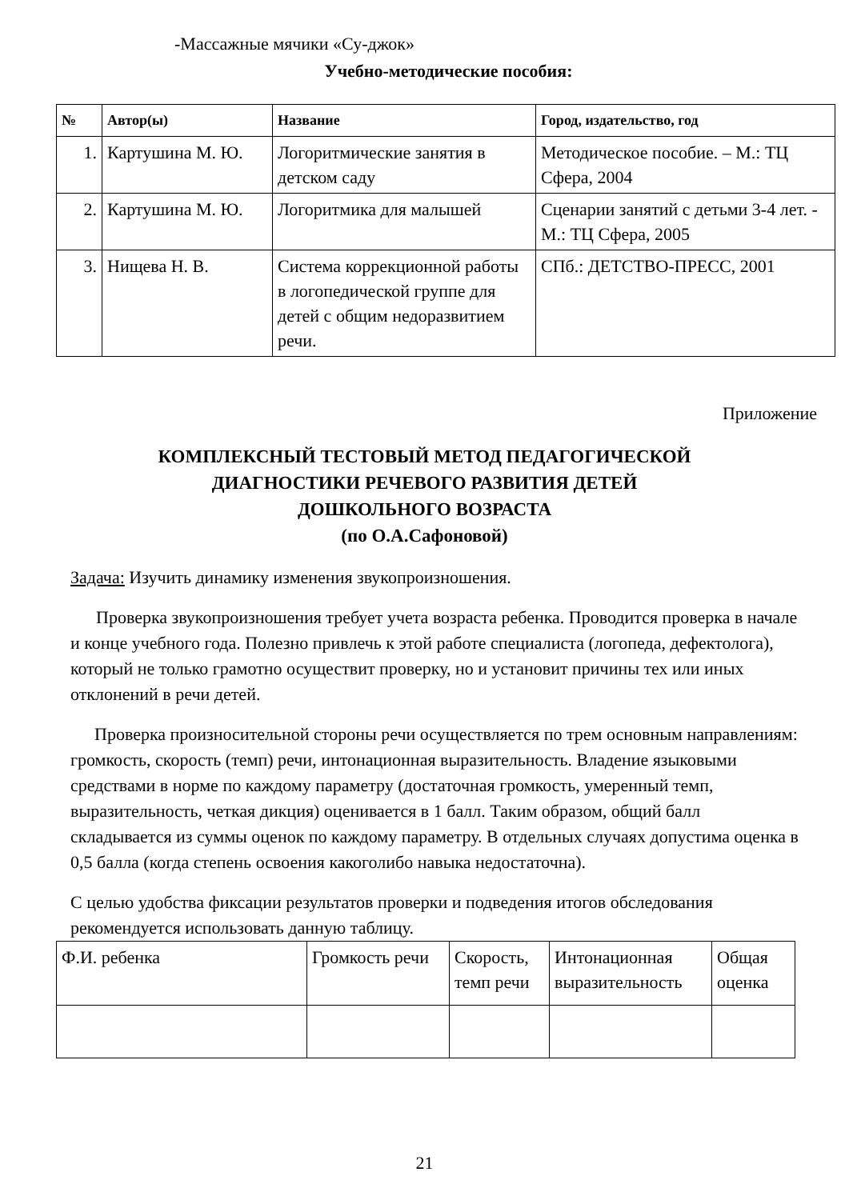-Массажные мячики «Су-джок»
Учебно-методические пособия:
| № | Автор(ы) | Название | Город, издательство, год |
| --- | --- | --- | --- |
| 1. | Картушина М. Ю. | Логоритмические занятия в детском саду | Методическое пособие. – М.: ТЦ Сфера, 2004 |
| 2. | Картушина М. Ю. | Логоритмика для малышей | Сценарии занятий с детьми 3-4 лет. - М.: ТЦ Сфера, 2005 |
| 3. | Нищева Н. В. | Система коррекционной работы в логопедической группе для детей с общим недоразвитием речи. | СПб.: ДЕТСТВО-ПРЕСС, 2001 |
Приложение
КОМПЛЕКСНЫЙ ТЕСТОВЫЙ МЕТОД ПЕДАГОГИЧЕСКОЙ
ДИАГНОСТИКИ РЕЧЕВОГО РАЗВИТИЯ ДЕТЕЙ
ДОШКОЛЬНОГО ВОЗРАСТА
(по О.А.Сафоновой)
Задача: Изучить динамику изменения звукопроизношения.
Проверка звукопроизношения требует учета возраста ребенка. Проводится проверка в начале и конце учебного года. Полезно привлечь к этой работе специалиста (логопеда, дефектолога), который не только грамотно осуществит проверку, но и установит причины тех или иных отклонений в речи детей.
Проверка произносительной стороны речи осуществляется по трем основным направлениям: громкость, скорость (темп) речи, интонационная выразительность. Владение языковыми средствами в норме по каждому параметру (достаточная громкость, умеренный темп, выразительность, четкая дикция) оценивается в 1 балл. Таким образом, общий балл складывается из суммы оценок по каждому параметру. В отдельных случаях допустима оценка в 0,5 балла (когда степень освоения какоголибо навыка недостаточна).
С целью удобства фиксации результатов проверки и подведения итогов обследования рекомендуется использовать данную таблицу.
| Ф.И. ребенка | Громкость речи | Скорость, темп речи | Интонационная выразительность | Общая оценка |
21